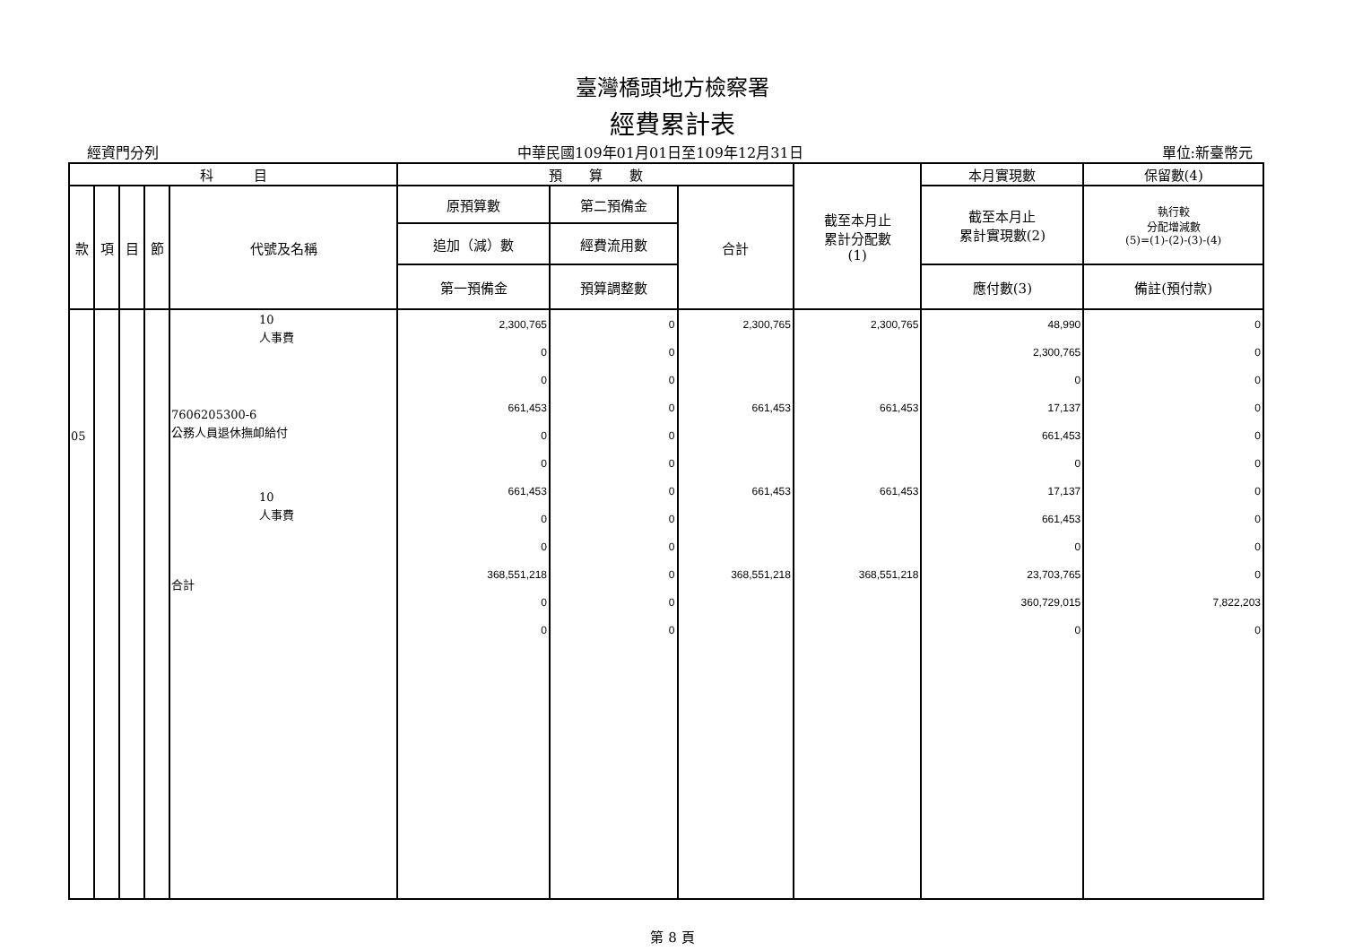臺灣橋頭地方檢察署
經費累計表
經資門分列 中華民國109年01月01日至109年12月31日 單位:新臺幣元
| 科 目 | | | | | 預 算 數 | | | 截至本月止 累計分配數 (1) | 本月實現數 | 保留數(4) |
| --- | --- | --- | --- | --- | --- | --- | --- | --- | --- | --- |
| 款 | 項 | 目 | 節 | 代號及名稱 | 原預算數 | 第二預備金 | 合計 | | 截至本月止 累計實現數(2) | 執行較 分配增減數 (5)=(1)-(2)-(3)-(4) |
| | | | | | 追加（減）數 | 經費流用數 | | | | |
| | | | | | 第一預備金 | 預算調整數 | | | 應付數(3) | 備註(預付款) |
| 05 | | | | 10 人事費 7606205300-6 公務人員退休撫卹給付 10 人事費 合計 | 2,300,765 0 0 661,453 0 0 661,453 0 0 368,551,218 0 0 | 0 0 0 0 0 0 0 0 0 0 0 0 | 2,300,765 661,453 661,453 368,551,218 | 2,300,765 661,453 661,453 368,551,218 | 48,990 2,300,765 0 17,137 661,453 0 17,137 661,453 0 23,703,765 360,729,015 0 | 0 0 0 0 0 0 0 0 0 0 7,822,203 0 |
第 8 頁